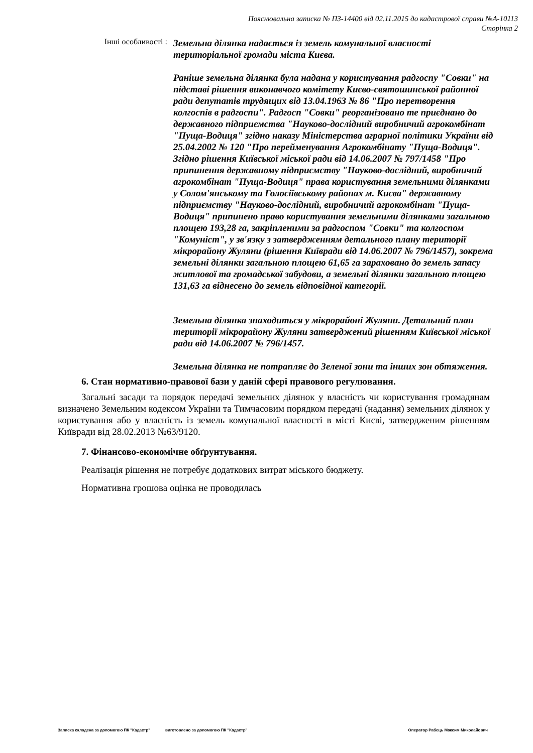Пояснювальна записка № ПЗ-14400 від 02.11.2015 до кадастрової справи №А-10113
Сторінка 2
Інші особливості :
Земельна ділянка надається із земель комунальної власності територіальної громади міста Києва.
Раніше земельна ділянка була надана у користування радгоспу "Совки" на підставі рішення виконавчого комітету Києво-святошинської районної ради депутатів трудящих від 13.04.1963 № 86 "Про перетворення колгоспів в радгоспи". Радгосп "Совки" реорганізовано те приєднано до державного підприємства "Науково-дослідний виробничий агрокомбінат "Пуща-Водиця" згідно наказу Міністерства аграрної політики України від 25.04.2002 № 120 "Про перейменування Агрокомбінату "Пуща-Водиця".
Згідно рішення Київської міської ради від 14.06.2007 № 797/1458 "Про припинення державному підприємству "Науково-дослідний, виробничий агрокомбінат "Пуща-Водиця" права користування земельними ділянками у Солом'янському та Голосіївському районах м. Києва" державному підприємству "Науково-дослідний, виробничий агрокомбінат "Пуща-Водиця" припинено право користування земельними ділянками загальною площею 193,28 га, закріпленими за радгоспом "Совки" та колгоспом "Комуніст", у зв'язку з затвердженням детального плану території мікрорайону Жуляни (рішення Київради від 14.06.2007 № 796/1457), зокрема земельні ділянки загальною площею 61,65 га зараховано до земель запасу житлової та громадської забудови, а земельні ділянки загальною площею 131,63 га віднесено до земель відповідної категорії.
Земельна ділянка знаходиться у мікрорайоні Жуляни. Детальний план території мікрорайону Жуляни затверджений рішенням Київської міської ради від 14.06.2007 № 796/1457.
Земельна ділянка не потрапляє до Зеленої зони та інших зон обтяження.
6. Стан нормативно-правової бази у даній сфері правового регулювання.
Загальні засади та порядок передачі земельних ділянок у власність чи користування громадянам визначено Земельним кодексом України та Тимчасовим порядком передачі (надання) земельних ділянок у користування або у власність із земель комунальної власності в місті Києві, затвердженим рішенням Київради від 28.02.2013 №63/9120.
7. Фінансово-економічне обґрунтування.
Реалізація рішення не потребує додаткових витрат міського бюджету.
Нормативна грошова оцінка не проводилась
Записка складена за допомогою ПК "Кадастр" виготовлено за допомогою ПК "Кадастр" Оператор Рабець Максим Миколайович